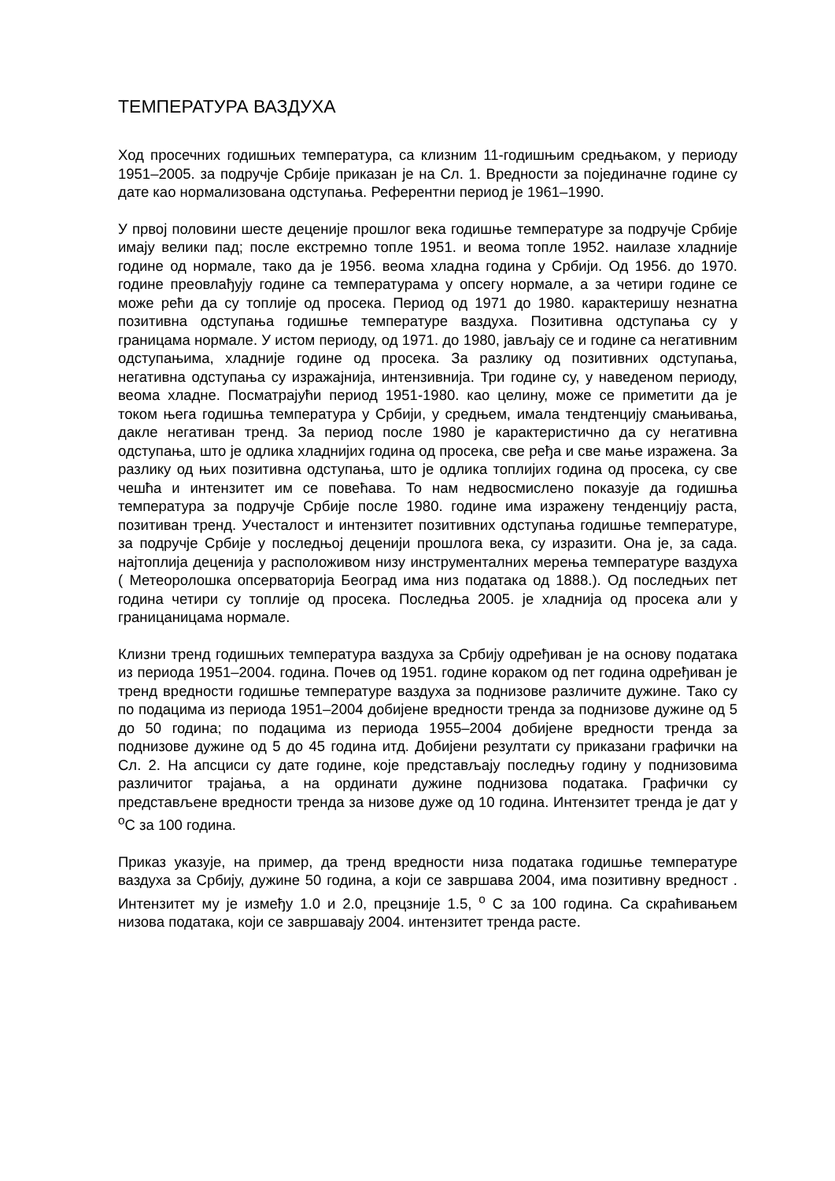ТЕМПЕРАТУРА ВАЗДУХА
Ход просечних годишњих температура, са клизним 11-годишњим средњаком, у периоду 1951–2005. за подручје Србије приказан је на Сл. 1. Вредности за појединачне године су дате као нормализована одступања. Референтни период је 1961–1990.
У првој половини шесте деценије прошлог века годишње температуре за подручје Србије имају велики пад; после екстремно топле 1951. и веома топле 1952. наилазе хладније године од нормале, тако да је 1956. веома хладна година у Србији. Од 1956. до 1970. године преовлађују године са температурама у опсегу нормале, а за четири године се може рећи да су топлије од просека. Период од 1971 до 1980. карактеришу незнатна позитивна одступања годишње температуре ваздуха. Позитивна одступања су у границама нормале. У истом периоду, од 1971. до 1980, јављају се и године са негативним одступањима, хладније године од просека. За разлику од позитивних одступања, негативна одступања су изражајнија, интензивнија. Три године су, у наведеном периоду, веома хладне. Посматрајући период 1951-1980. као целину, може се приметити да је током њега годишња температура у Србији, у средњем, имала тендтенцију смањивања, дакле негативан тренд. За период после 1980 је карактеристично да су негативна одступања, што је одлика хладнијих година од просека, све ређа и све мање изражена. За разлику од њих позитивна одступања, што је одлика топлијих година од просека, су све чешћа и интензитет им се повећава. То нам недвосмислено показује да годишња температура за подручје Србије после 1980. године има изражену тенденцију раста, позитиван тренд. Учесталост и интензитет позитивних одступања годишње температуре, за подручје Србије у последњој деценији прошлога века, су изразити. Она је, за сада. најтоплија деценија у расположивом низу инструменталних мерења температуре ваздуха ( Метеоролошка опсерваторија Београд има низ података од 1888.). Од последњих пет година четири су топлије од просека. Последња 2005. је хладнија од просека али у границаницама нормале.
Клизни тренд годишњих температура ваздуха за Србију одређиван је на основу података из периода 1951–2004. година. Почев од 1951. године кораком од пет година одређиван је тренд вредности годишње температуре ваздуха за поднизове различите дужине. Тако су по подацима из периода 1951–2004 добијене вредности тренда за поднизове дужине од 5 до 50 година; по подацима из периода 1955–2004 добијене вредности тренда за поднизове дужине од 5 до 45 година итд. Добијени резултати су приказани графички на Сл. 2. На апсциси су дате године, које представљају последњу годину у поднизовима различитог трајања, а на ординати дужине поднизова података. Графички су представљене вредности тренда за низове дуже од 10 година. Интензитет тренда је дат у <sup>o</sup>C за 100 година.
Приказ указује, на пример, да тренд вредности низа података годишње температуре ваздуха за Србију, дужине 50 година, а који се завршава 2004, има позитивну вредност . Интензитет му је између 1.0 и 2.0, прецзније 1.5, <sup>o</sup> C за 100 година. Са скраћивањем низова података, који се завршавају 2004. интензитет тренда расте.